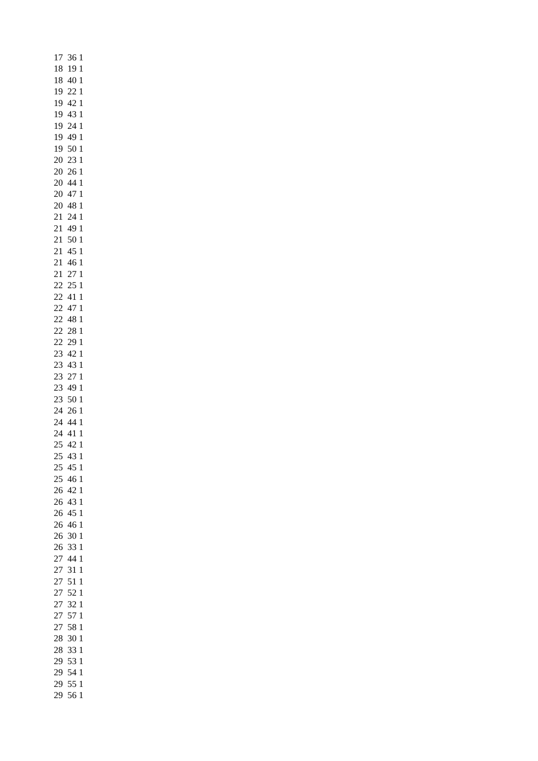17 36 1
18 19 1
18 40 1
19 22 1
19 42 1
19 43 1
19 24 1
19 49 1
19 50 1
20 23 1
20 26 1
20 44 1
20 47 1
20 48 1
21 24 1
21 49 1
21 50 1
21 45 1
21 46 1
21 27 1
22 25 1
22 41 1
22 47 1
22 48 1
22 28 1
22 29 1
23 42 1
23 43 1
23 27 1
23 49 1
23 50 1
24 26 1
24 44 1
24 41 1
25 42 1
25 43 1
25 45 1
25 46 1
26 42 1
26 43 1
26 45 1
26 46 1
26 30 1
26 33 1
27 44 1
27 31 1
27 51 1
27 52 1
27 32 1
27 57 1
27 58 1
28 30 1
28 33 1
29 53 1
29 54 1
29 55 1
29 56 1